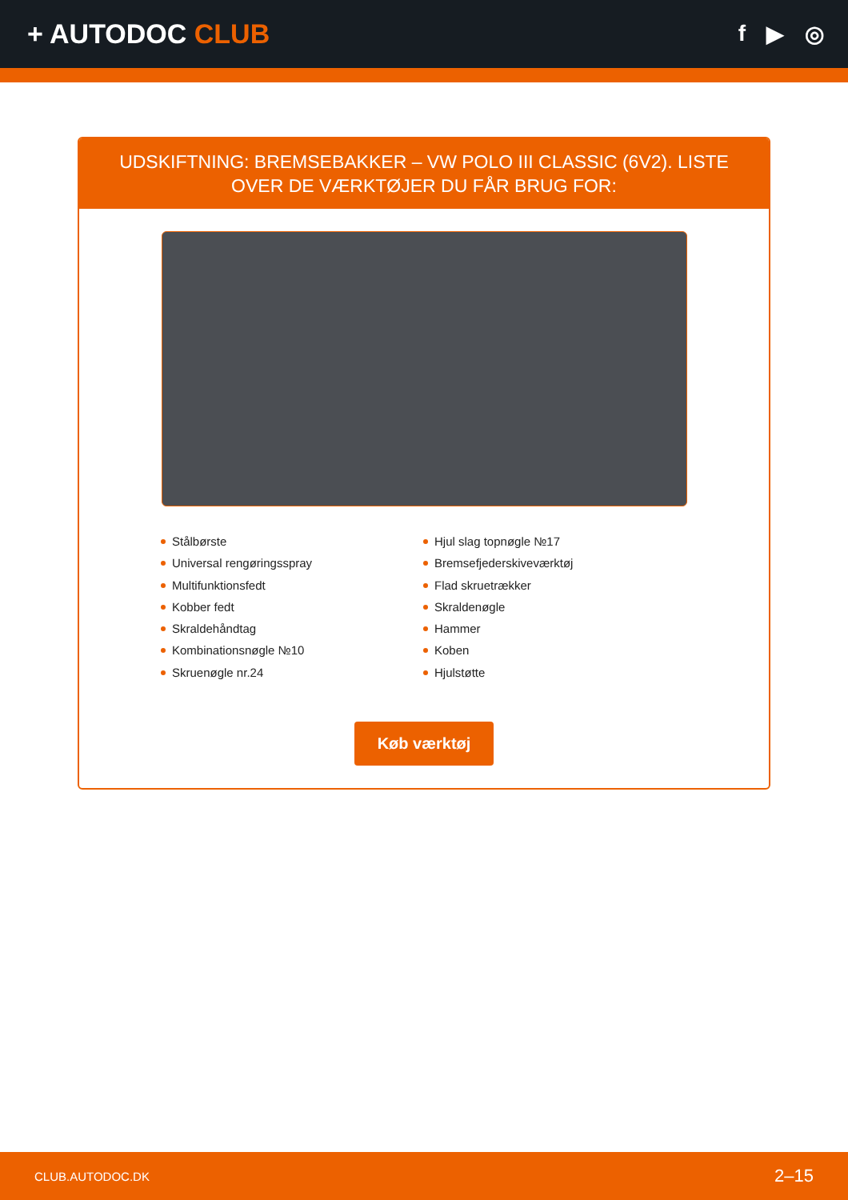+ AUTODOC CLUB
f ▶ ◎
UDSKIFTNING: BREMSEBAKKER – VW POLO III CLASSIC (6V2). LISTE OVER DE VÆRKTØJER DU FÅR BRUG FOR:
Stålbørste
Universal rengøringsspray
Multifunktionsfedt
Kobber fedt
Skraldehåndtag
Kombinationsnøgle №10
Skruenøgle nr.24
Hjul slag topnøgle №17
Bremsefjederskiveværktøj
Flad skruetrækker
Skraldenøgle
Hammer
Koben
Hjulstøtte
Køb værktøj
CLUB.AUTODOC.DK 2–15